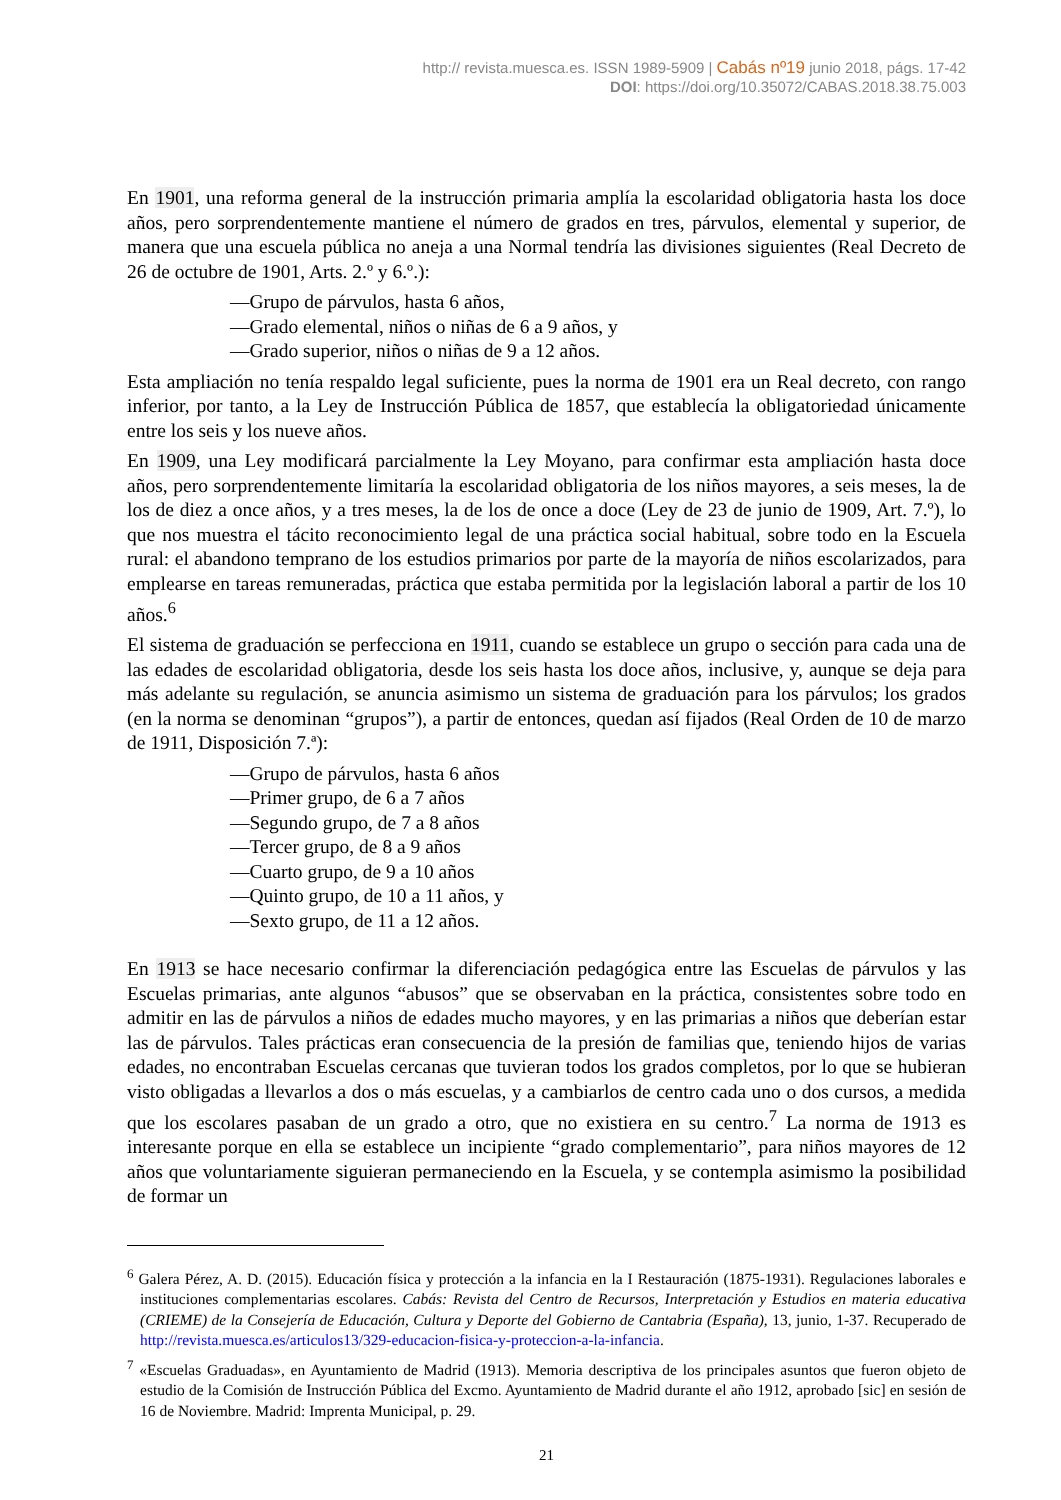http:// revista.muesca.es. ISSN 1989-5909 | Cabás nº19 junio 2018, págs. 17-42
DOI: https://doi.org/10.35072/CABAS.2018.38.75.003
En 1901, una reforma general de la instrucción primaria amplía la escolaridad obligatoria hasta los doce años, pero sorprendentemente mantiene el número de grados en tres, párvulos, elemental y superior, de manera que una escuela pública no aneja a una Normal tendría las divisiones siguientes (Real Decreto de 26 de octubre de 1901, Arts. 2.º y 6.º.):
—Grupo de párvulos, hasta 6 años,
—Grado elemental, niños o niñas de 6 a 9 años, y
—Grado superior, niños o niñas de 9 a 12 años.
Esta ampliación no tenía respaldo legal suficiente, pues la norma de 1901 era un Real decreto, con rango inferior, por tanto, a la Ley de Instrucción Pública de 1857, que establecía la obligatoriedad únicamente entre los seis y los nueve años.
En 1909, una Ley modificará parcialmente la Ley Moyano, para confirmar esta ampliación hasta doce años, pero sorprendentemente limitaría la escolaridad obligatoria de los niños mayores, a seis meses, la de los de diez a once años, y a tres meses, la de los de once a doce (Ley de 23 de junio de 1909, Art. 7.º), lo que nos muestra el tácito reconocimiento legal de una práctica social habitual, sobre todo en la Escuela rural: el abandono temprano de los estudios primarios por parte de la mayoría de niños escolarizados, para emplearse en tareas remuneradas, práctica que estaba permitida por la legislación laboral a partir de los 10 años.<sup>6</sup>
El sistema de graduación se perfecciona en 1911, cuando se establece un grupo o sección para cada una de las edades de escolaridad obligatoria, desde los seis hasta los doce años, inclusive, y, aunque se deja para más adelante su regulación, se anuncia asimismo un sistema de graduación para los párvulos; los grados (en la norma se denominan “grupos”), a partir de entonces, quedan así fijados (Real Orden de 10 de marzo de 1911, Disposición 7.ª):
—Grupo de párvulos, hasta 6 años
—Primer grupo, de 6 a 7 años
—Segundo grupo, de 7 a 8 años
—Tercer grupo, de 8 a 9 años
—Cuarto grupo, de 9 a 10 años
—Quinto grupo, de 10 a 11 años, y
—Sexto grupo, de 11 a 12 años.
En 1913 se hace necesario confirmar la diferenciación pedagógica entre las Escuelas de párvulos y las Escuelas primarias, ante algunos “abusos” que se observaban en la práctica, consistentes sobre todo en admitir en las de párvulos a niños de edades mucho mayores, y en las primarias a niños que deberían estar las de párvulos. Tales prácticas eran consecuencia de la presión de familias que, teniendo hijos de varias edades, no encontraban Escuelas cercanas que tuvieran todos los grados completos, por lo que se hubieran visto obligadas a llevarlos a dos o más escuelas, y a cambiarlos de centro cada uno o dos cursos, a medida que los escolares pasaban de un grado a otro, que no existiera en su centro.<sup>7</sup> La norma de 1913 es interesante porque en ella se establece un incipiente “grado complementario”, para niños mayores de 12 años que voluntariamente siguieran permaneciendo en la Escuela, y se contempla asimismo la posibilidad de formar un
<sup>6</sup> Galera Pérez, A. D. (2015). Educación física y protección a la infancia en la I Restauración (1875-1931). Regulaciones laborales e instituciones complementarias escolares. Cabás: Revista del Centro de Recursos, Interpretación y Estudios en materia educativa (CRIEME) de la Consejería de Educación, Cultura y Deporte del Gobierno de Cantabria (España), 13, junio, 1-37. Recuperado de http://revista.muesca.es/articulos13/329-educacion-fisica-y-proteccion-a-la-infancia.
<sup>7</sup> «Escuelas Graduadas», en Ayuntamiento de Madrid (1913). Memoria descriptiva de los principales asuntos que fueron objeto de estudio de la Comisión de Instrucción Pública del Excmo. Ayuntamiento de Madrid durante el año 1912, aprobado [sic] en sesión de 16 de Noviembre. Madrid: Imprenta Municipal, p. 29.
21